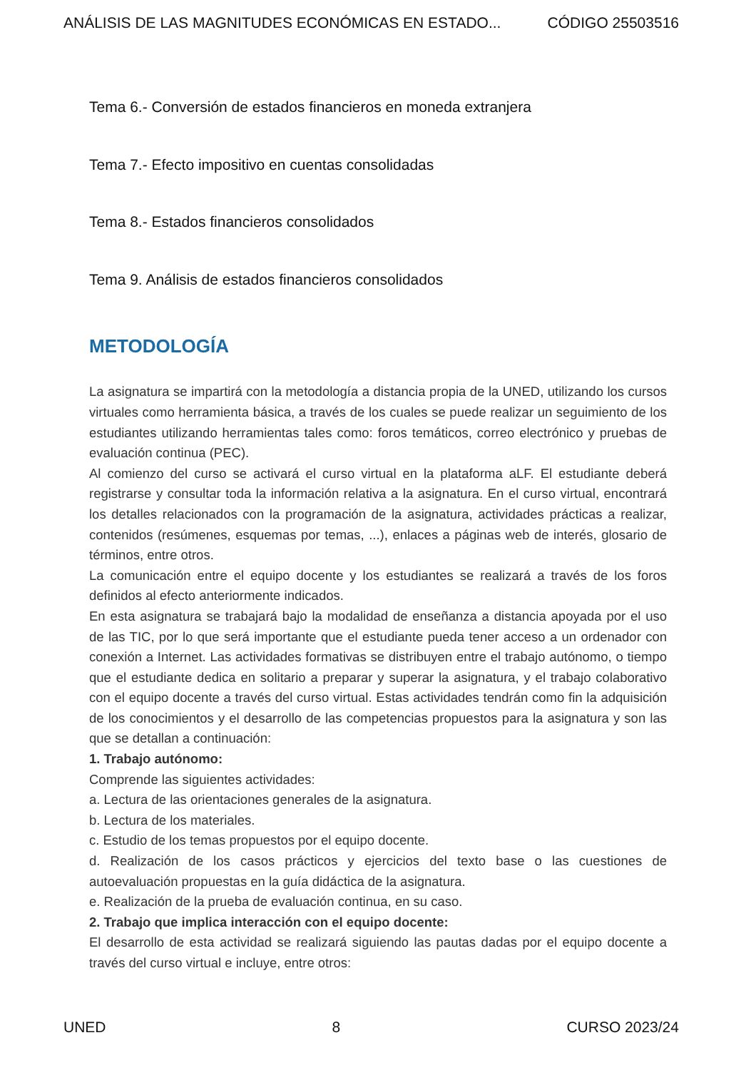ANÁLISIS DE LAS MAGNITUDES ECONÓMICAS EN ESTADO... CÓDIGO 25503516
Tema 6.- Conversión de estados financieros en moneda extranjera
Tema 7.- Efecto impositivo en cuentas consolidadas
Tema 8.- Estados financieros consolidados
Tema 9. Análisis de estados financieros consolidados
METODOLOGÍA
La asignatura se impartirá con la metodología a distancia propia de la UNED, utilizando los cursos virtuales como herramienta básica, a través de los cuales se puede realizar un seguimiento de los estudiantes utilizando herramientas tales como: foros temáticos, correo electrónico y pruebas de evaluación continua (PEC).
Al comienzo del curso se activará el curso virtual en la plataforma aLF. El estudiante deberá registrarse y consultar toda la información relativa a la asignatura. En el curso virtual, encontrará los detalles relacionados con la programación de la asignatura, actividades prácticas a realizar, contenidos (resúmenes, esquemas por temas, ...), enlaces a páginas web de interés, glosario de términos, entre otros.
La comunicación entre el equipo docente y los estudiantes se realizará a través de los foros definidos al efecto anteriormente indicados.
En esta asignatura se trabajará bajo la modalidad de enseñanza a distancia apoyada por el uso de las TIC, por lo que será importante que el estudiante pueda tener acceso a un ordenador con conexión a Internet. Las actividades formativas se distribuyen entre el trabajo autónomo, o tiempo que el estudiante dedica en solitario a preparar y superar la asignatura, y el trabajo colaborativo con el equipo docente a través del curso virtual. Estas actividades tendrán como fin la adquisición de los conocimientos y el desarrollo de las competencias propuestos para la asignatura y son las que se detallan a continuación:
1. Trabajo autónomo:
Comprende las siguientes actividades:
a. Lectura de las orientaciones generales de la asignatura.
b. Lectura de los materiales.
c. Estudio de los temas propuestos por el equipo docente.
d. Realización de los casos prácticos y ejercicios del texto base o las cuestiones de autoevaluación propuestas en la guía didáctica de la asignatura.
e. Realización de la prueba de evaluación continua, en su caso.
2. Trabajo que implica interacción con el equipo docente:
El desarrollo de esta actividad se realizará siguiendo las pautas dadas por el equipo docente a través del curso virtual e incluye, entre otros:
UNED 8 CURSO 2023/24